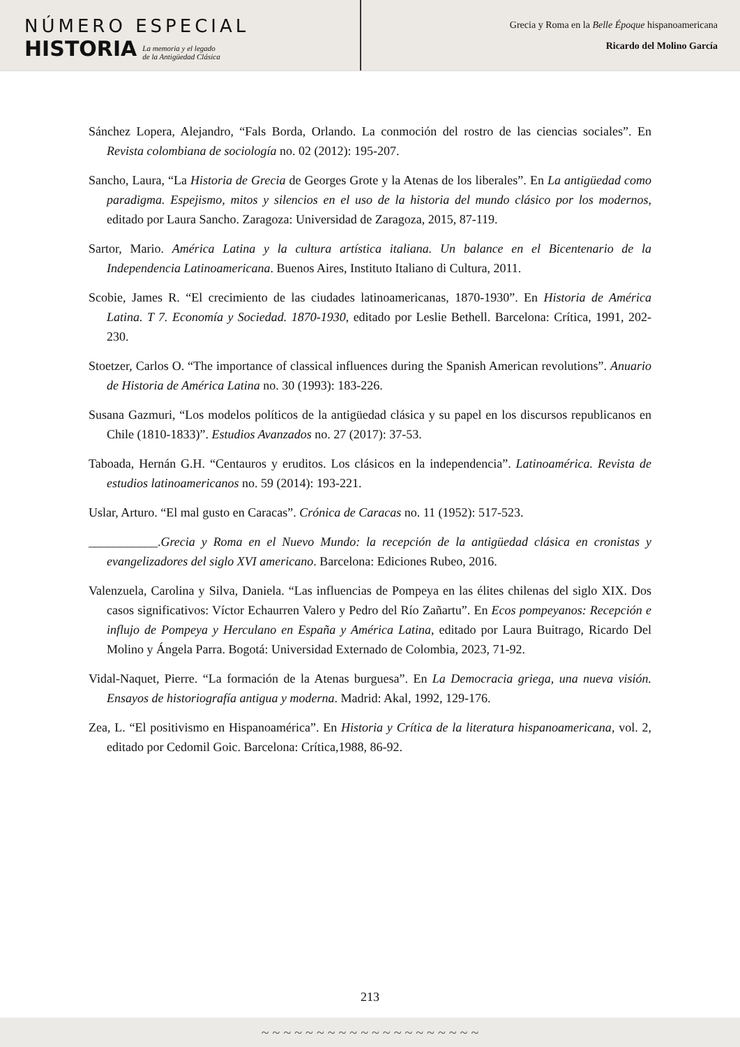NÚMERO ESPECIAL
HISTORIA La memoria y el legado
de la Antigüedad Clásica
Grecia y Roma en la Belle Époque hispanoamericana
Ricardo del Molino García
Sánchez Lopera, Alejandro, “Fals Borda, Orlando. La conmoción del rostro de las ciencias sociales”. En Revista colombiana de sociología no. 02 (2012): 195-207.
Sancho, Laura, “La Historia de Grecia de Georges Grote y la Atenas de los liberales”. En La antigüedad como paradigma. Espejismo, mitos y silencios en el uso de la historia del mundo clásico por los modernos, editado por Laura Sancho. Zaragoza: Universidad de Zaragoza, 2015, 87-119.
Sartor, Mario. América Latina y la cultura artística italiana. Un balance en el Bicentenario de la Independencia Latinoamericana. Buenos Aires, Instituto Italiano di Cultura, 2011.
Scobie, James R. “El crecimiento de las ciudades latinoamericanas, 1870-1930”. En Historia de América Latina. T 7. Economía y Sociedad. 1870-1930, editado por Leslie Bethell. Barcelona: Crítica, 1991, 202-230.
Stoetzer, Carlos O. “The importance of classical influences during the Spanish American revolutions”. Anuario de Historia de América Latina no. 30 (1993): 183-226.
Susana Gazmuri, “Los modelos políticos de la antigüedad clásica y su papel en los discursos republicanos en Chile (1810-1833)”. Estudios Avanzados no. 27 (2017): 37-53.
Taboada, Hernán G.H. “Centauros y eruditos. Los clásicos en la independencia”. Latinoamérica. Revista de estudios latinoamericanos no. 59 (2014): 193-221.
Uslar, Arturo. “El mal gusto en Caracas”. Crónica de Caracas no. 11 (1952): 517-523.
___________.Grecia y Roma en el Nuevo Mundo: la recepción de la antigüedad clásica en cronistas y evangelizadores del siglo XVI americano. Barcelona: Ediciones Rubeo, 2016.
Valenzuela, Carolina y Silva, Daniela. “Las influencias de Pompeya en las élites chilenas del siglo XIX. Dos casos significativos: Víctor Echaurren Valero y Pedro del Río Zañartu”. En Ecos pompeyanos: Recepción e influjo de Pompeya y Herculano en España y América Latina, editado por Laura Buitrago, Ricardo Del Molino y Ángela Parra. Bogotá: Universidad Externado de Colombia, 2023, 71-92.
Vidal-Naquet, Pierre. “La formación de la Atenas burguesa”. En La Democracia griega, una nueva visión. Ensayos de historiografía antigua y moderna. Madrid: Akal, 1992, 129-176.
Zea, L. “El positivismo en Hispanoamérica”. En Historia y Crítica de la literatura hispanoamericana, vol. 2, editado por Cedomil Goic. Barcelona: Crítica,1988, 86-92.
213
~ ~ ~ ~ ~ ~ ~ ~ ~ ~ ~ ~ ~ ~ ~ ~ ~ ~ ~ ~